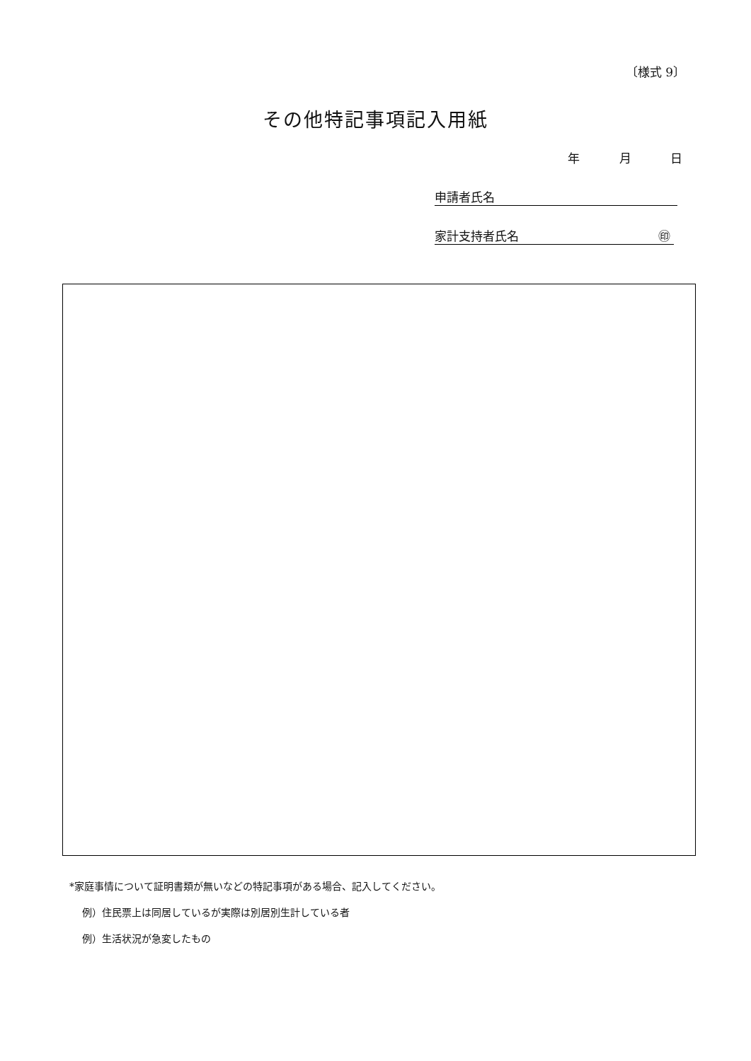〔様式 9〕
その他特記事項記入用紙
年 月 日
申請者氏名
家計支持者氏名 ㊞
*家庭事情について証明書類が無いなどの特記事項がある場合、記入してください。
例）住民票上は同居しているが実際は別居別生計している者
例）生活状況が急変したもの